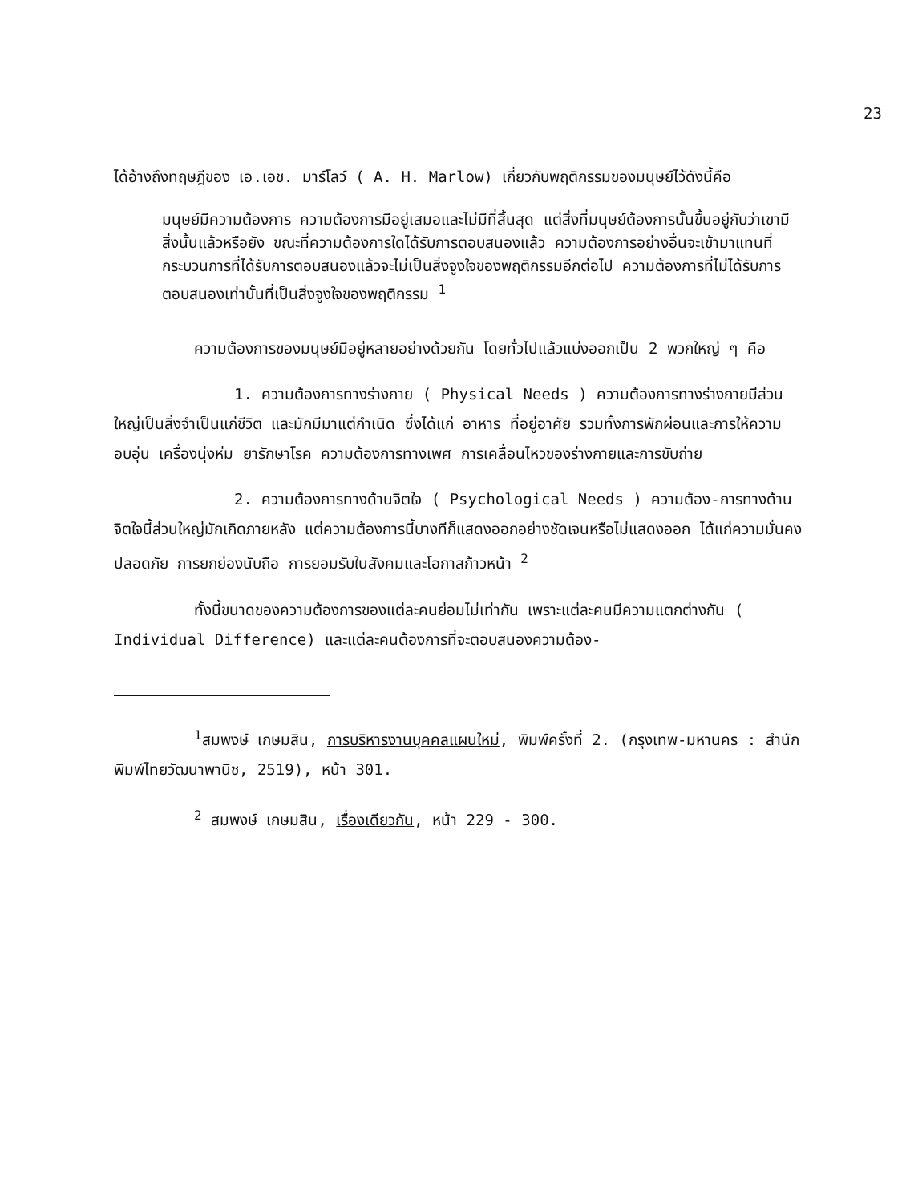23
ได้อ้างถึงทฤษฎีของ เอ.เอช. มาร์โลว์ ( A. H. Marlow) เกี่ยวกับพฤติกรรมของมนุษย์ไว้ดังนี้คือ
มนุษย์มีความต้องการ ความต้องการมีอยู่เสมอและไม่มีที่สิ้นสุด แต่สิ่งที่มนุษย์ต้องการนั้นขึ้นอยู่กับว่าเขามีสิ่งนั้นแล้วหรือยัง ขณะที่ความต้องการใดได้รับการตอบสนองแล้ว ความต้องการอย่างอื่นจะเข้ามาแทนที่ กระบวนการที่ได้รับการตอบสนองแล้วจะไม่เป็นสิ่งจูงใจของพฤติกรรมอีกต่อไป ความต้องการที่ไม่ได้รับการตอบสนองเท่านั้นที่เป็นสิ่งจูงใจของพฤติกรรม <sup>1</sup>
ความต้องการของมนุษย์มีอยู่หลายอย่างด้วยกัน โดยทั่วไปแล้วแบ่งออกเป็น 2 พวกใหญ่ ๆ คือ
1. ความต้องการทางร่างกาย ( Physical Needs ) ความต้องการทางร่างกายมีส่วนใหญ่เป็นสิ่งจำเป็นแก่ชีวิต และมักมีมาแต่กำเนิด ซึ่งได้แก่ อาหาร ที่อยู่อาศัย รวมทั้งการพักผ่อนและการให้ความอบอุ่น เครื่องนุ่งห่ม ยารักษาโรค ความต้องการทางเพศ การเคลื่อนไหวของร่างกายและการขับถ่าย
2. ความต้องการทางด้านจิตใจ ( Psychological Needs ) ความต้อง-การทางด้านจิตใจนี้ส่วนใหญ่มักเกิดภายหลัง แต่ความต้องการนี้บางทีก็แสดงออกอย่างชัดเจนหรือไม่แสดงออก ได้แก่ความมั่นคงปลอดภัย การยกย่องนับถือ การยอมรับในสังคมและโอกาสก้าวหน้า <sup>2</sup>
ทั้งนี้ขนาดของความต้องการของแต่ละคนย่อมไม่เท่ากัน เพราะแต่ละคนมีความแตกต่างกัน ( Individual Difference) และแต่ละคนต้องการที่จะตอบสนองความต้อง-
<sup>1</sup> สมพงษ์ เกษมสิน, การบริหารงานบุคคลแผนใหม่, พิมพ์ครั้งที่ 2. (กรุงเทพ-มหานคร : สำนักพิมพ์ไทยวัฒนาพานิช, 2519), หน้า 301.
<sup>2</sup> สมพงษ์ เกษมสิน, เรื่องเดียวกัน, หน้า 229 - 300.